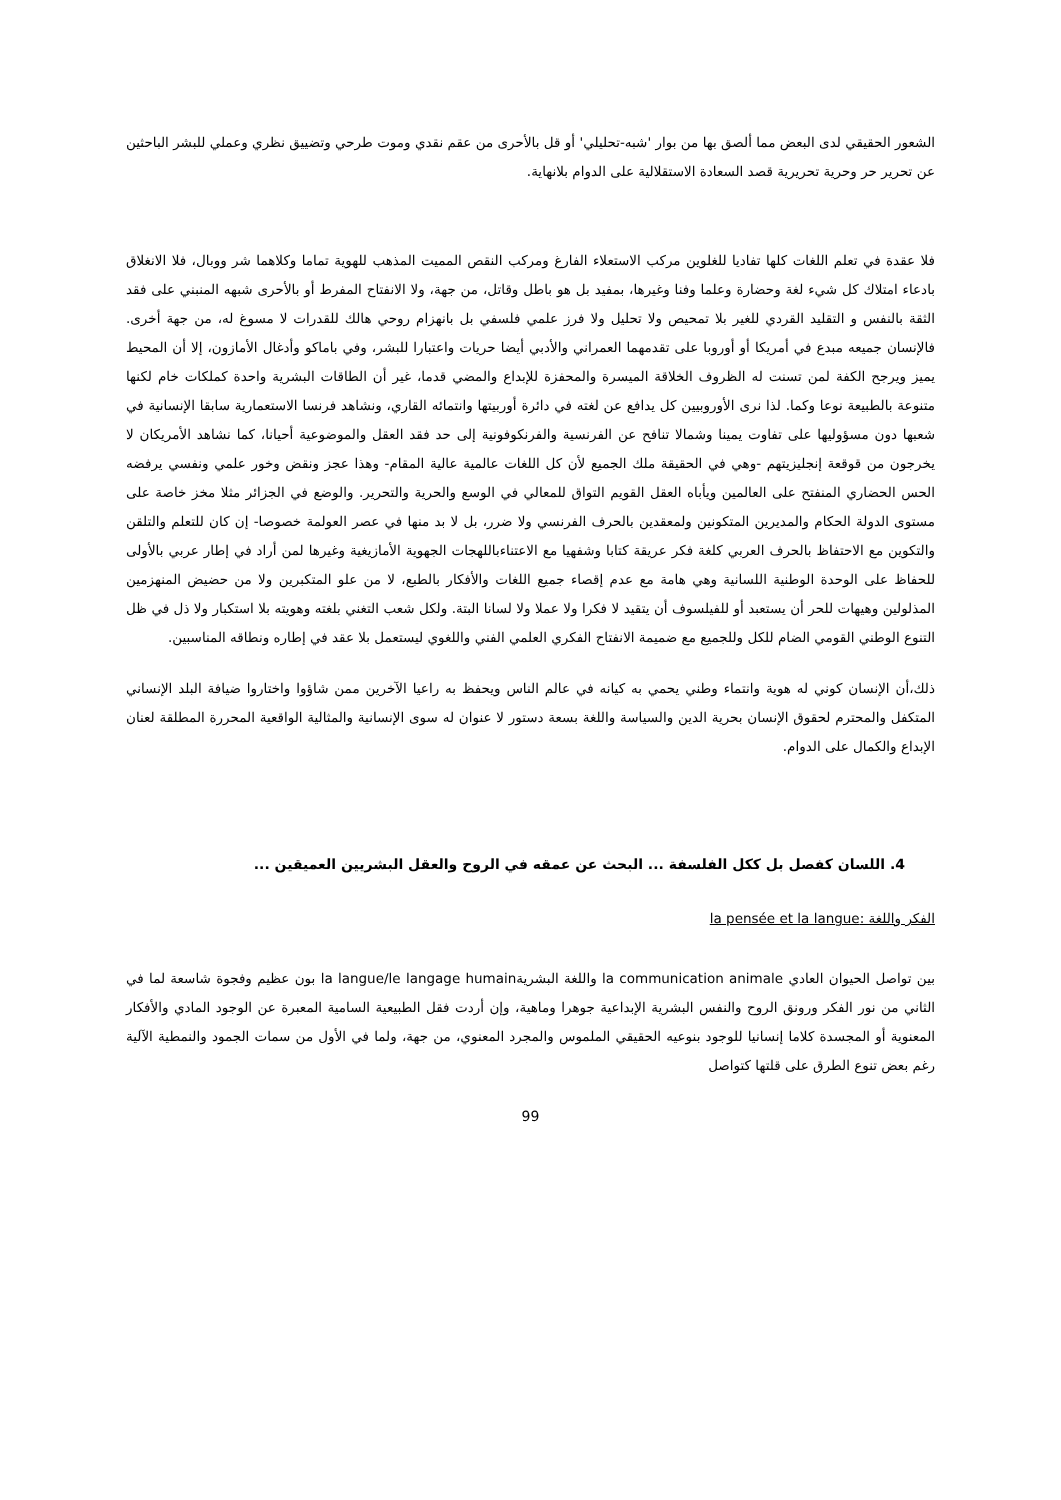الشعور الحقيقي لدى البعض مما ألصق بها من بوار 'شبه-تحليلي' أو قل بالأحرى من عقم نقدي وموت طرحي وتضييق نظري وعملي للبشر الباحثين عن تحرير حر وحرية تحريرية قصد السعادة الاستقلالية على الدوام بلانهاية.
فلا عقدة في تعلم اللغات كلها تفاديا للغلوين مركب الاستعلاء الفارغ ومركب النقص المميت المذهب للهوية تماما وكلاهما شر ووبال، فلا الانغلاق بادعاء امتلاك كل شيء لغة وحضارة وعلما وفنا وغيرها، بمفيد بل هو باطل وقاتل، من جهة، ولا الانفتاح المفرط أو بالأحرى شبهه المنبني على فقد الثقة بالنفس و التقليد القردي للغير بلا تمحيص ولا تحليل ولا فرز علمي فلسفي بل بانهزام روحي هالك للقدرات لا مسوغ له، من جهة أخرى. فالإنسان جميعه مبدع في أمريكا أو أوروبا على تقدمهما العمراني والأدبي أيضا حريات واعتبارا للبشر، وفي باماكو وأدغال الأمازون، إلا أن المحيط يميز ويرجح الكفة لمن تسنت له الظروف الخلاقة الميسرة والمحفزة للإبداع والمضي قدما، غير أن الطاقات البشرية واحدة كملكات خام لكنها متنوعة بالطبيعة نوعا وكما. لذا نرى الأوروبيين كل يدافع عن لغته في دائرة أوربيتها وانتمائه القاري، ونشاهد فرنسا الاستعمارية سابقا الإنسانية في شعبها دون مسؤوليها على تفاوت يمينا وشمالا تنافح عن الفرنسية والفرنكوفونية إلى حد فقد العقل والموضوعية أحيانا، كما نشاهد الأمريكان لا يخرجون من قوقعة إنجليزيتهم -وهي في الحقيقة ملك الجميع لأن كل اللغات عالمية عالية المقام- وهذا عجز ونقض وخور علمي ونفسي يرفضه الحس الحضاري المنفتح على العالمين ويأباه العقل القويم التواق للمعالي في الوسع والحرية والتحرير. والوضع في الجزائر مثلا مخز خاصة على مستوى الدولة الحكام والمديرين المتكونين ولمعقدين بالحرف الفرنسي ولا ضرر، بل لا بد منها في عصر العولمة خصوصا- إن كان للتعلم والتلقن والتكوين مع الاحتفاظ بالحرف العربي كلغة فكر عريقة كتابا وشفهيا مع الاعتناءباللهجات الجهوية الأمازيغية وغيرها لمن أراد في إطار عربي بالأولى للحفاظ على الوحدة الوطنية اللسانية وهي هامة مع عدم إقصاء جميع اللغات والأفكار بالطبع، لا من علو المتكبرين ولا من حضيض المنهزمين المذلولين وهيهات للحر أن يستعبد أو للفيلسوف أن يتقيد لا فكرا ولا عملا ولا لسانا البتة. ولكل شعب التغني بلغته وهويته بلا استكبار ولا ذل في ظل التنوع الوطني القومي الضام للكل وللجميع مع ضميمة الانفتاح الفكري العلمي الفني واللغوي ليستعمل بلا عقد في إطاره ونطاقه المناسبين.
ذلك،أن الإنسان كوني له هوية وانتماء وطني يحمي به كيانه في عالم الناس ويحفظ به راعيا الآخرين ممن شاؤوا واختاروا ضيافة البلد الإنساني المتكفل والمحترم لحقوق الإنسان بحرية الدين والسياسة واللغة بسعة دستور لا عنوان له سوى الإنسانية والمثالية الواقعية المحررة المطلقة لعنان الإبداع والكمال على الدوام.
4. اللسان كفصل بل ككل الفلسفة ... البحث عن عمقه في الروح والعقل البشريين العميقين ...
الفكر واللغة :la pensée et la langue
بين تواصل الحيوان العادي la communication animale واللغة البشريةla langue/le langage humain بون عظيم وفجوة شاسعة لما في الثاني من نور الفكر ورونق الروح والنفس البشرية الإبداعية جوهرا وماهية، وإن أردت فقل الطبيعية السامية المعبرة عن الوجود المادي والأفكار المعنوية أو المجسدة كلاما إنسانيا للوجود بنوعيه الحقيقي الملموس والمجرد المعنوي، من جهة، ولما في الأول من سمات الجمود والنمطية الآلية رغم بعض تنوع الطرق على قلتها كتواصل
99